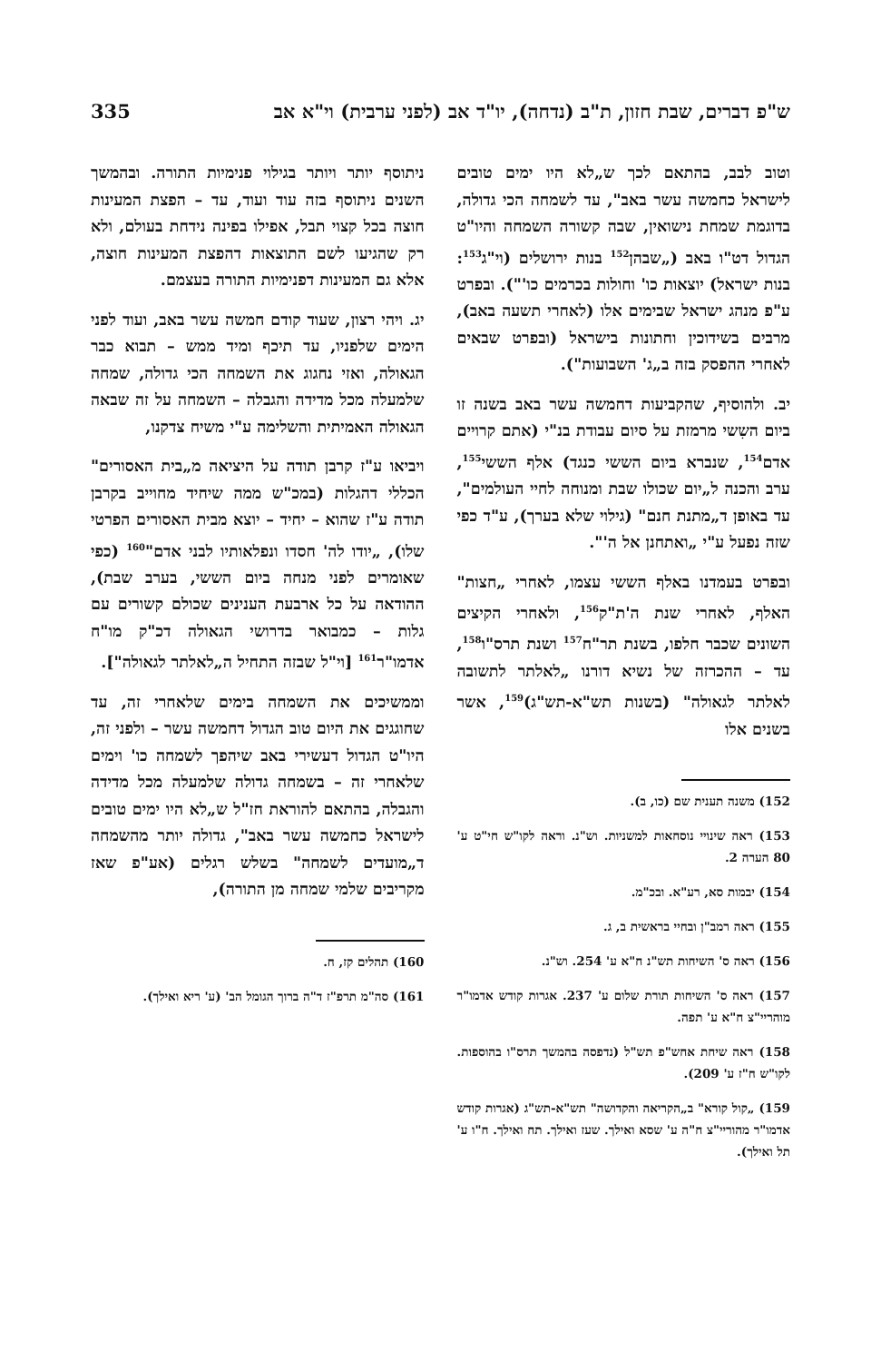ש"פ דברים, שבת חזון, ת"ב (נדחה), יו"ד אב (לפני ערבית) וי"א אב 335
וטוב לבב, בהתאם לכך ש„לא היו ימים טובים לישראל כחמשה עשר באב", עד לשמחה הכי גדולה, בדוגמת שמחת נישואין, שבה קשורה השמחה והיו"ט הגדול דט"ו באב („שבהן<sup>152</sup> בנות ירושלים (וי"ג<sup>153</sup>: בנות ישראל) יוצאות כו' וחולות בכרמים כו'"). ובפרט ע"פ מנהג ישראל שבימים אלו (לאחרי תשעה באב), מרבים בשידוכין וחתונות בישראל (ובפרט שבאים לאחרי ההפסק בזה ב„ג' השבועות").
יב. ולהוסיף, שהקביעות דחמשה עשר באב בשנה זו ביום השִשי מרמזת על סיום עבודת בנ"י (אתם קרויים אדם<sup>154</sup>, שנברא ביום הששי כנגד) אלף הששי<sup>155</sup>, ערב והכנה ל„יום שכולו שבת ומנוחה לחיי העולמים", עד באופן ד„מתנת חנם" (גילוי שלא בערך), ע"ד כפי שזה נפעל ע"י „ואתחנן אל ה'".
ובפרט בעמדנו באלף הששי עצמו, לאחרי „חצות" האלף, לאחרי שנת ה'ת"ק<sup>156</sup>, ולאחרי הקיצים השונים שכבר חלפו, בשנת תר"ח<sup>157</sup> ושנת תרס"ו<sup>158</sup>, עד – ההכרזה של נשיא דורנו „לאלתר לתשובה לאלתר לגאולה" (בשנות תש"א-תש"ג)<sup>159</sup>, אשר בשנים אלו
152) משנה תענית שם (כו, ב).
153) ראה שינויי נוסחאות למשניות. וש"נ. וראה לקו"ש חי"ט ע' 80 הערה 2.
154) יבמות סא, רע"א. ובכ"מ.
155) ראה רמב"ן ובחיי בראשית ב, ג.
156) ראה ס' השיחות תש"נ ח"א ע' 254. וש"נ.
157) ראה ס' השיחות תורת שלום ע' 237. אגרות קודש אדמו"ר מוהריי"צ ח"א ע' תפה.
158) ראה שיחת אחש"פ תש"ל (נדפסה בהמשך תרס"ו בהוספות. לקו"ש ח"ז ע' 209).
159) „קול קורא" ב„הקריאה והקדושה" תש"א-תש"ג (אגרות קודש אדמו"ר מהוריי"צ ח"ה ע' שסא ואילך. שעז ואילך. תח ואילך. ח"ו ע' תל ואילך).
ניתוסף יותר ויותר בגילוי פנימיות התורה. ובהמשך השנים ניתוסף בזה עוד ועוד, עד – הפצת המעינות חוצה בכל קצוי תבל, אפילו בפינה נידחת בעולם, ולא רק שהגיעו לשם התוצאות דהפצת המעינות חוצה, אלא גם המעינות דפנימיות התורה בעצמם.
יג. ויהי רצון, שעוד קודם חמשה עשר באב, ועוד לפני הימים שלפניו, עד תיכף ומיד ממש – תבוא כבר הגאולה, ואזי נחגוג את השמחה הכי גדולה, שמחה שלמעלה מכל מדידה והגבלה – השמחה על זה שבאה הגאולה האמיתית והשלימה ע"י משיח צדקנו,
ויביאו ע"ז קרבן תודה על היציאה מ„בית האסורים" הכללי דהגלות (במכ"ש ממה שיחיד מחוייב בקרבן תודה ע"ז שהוא – יחיד – יוצא מבית האסורים הפרטי שלו), „יודו לה' חסדו ונפלאותיו לבני אדם"<sup>160</sup> (כפי שאומרים לפני מנחה ביום הששי, בערב שבת), ההודאה על כל ארבעת הענינים שכולם קשורים עם גלות – כמבואר בדרושי הגאולה דכ"ק מו"ח אדמו"ר<sup>161</sup> [וי"ל שבזה התחיל ה„לאלתר לגאולה"].
וממשיכים את השמחה בימים שלאחרי זה, עד שחוגגים את היום טוב הגדול דחמשה עשר – ולפני זה, היו"ט הגדול דעשירי באב שיהפך לשמחה כו' וימים שלאחרי זה – בשמחה גדולה שלמעלה מכל מדידה והגבלה, בהתאם להוראת חז"ל ש„לא היו ימים טובים לישראל כחמשה עשר באב", גדולה יותר מהשמחה ד„מועדים לשמחה" בשלש רגלים (אע"פ שאז מקריבים שלמי שמחה מן התורה),
160) תהלים קז, ח.
161) סה"מ תרפ"ז ד"ה ברוך הגומל הב' (ע' ריא ואילך).